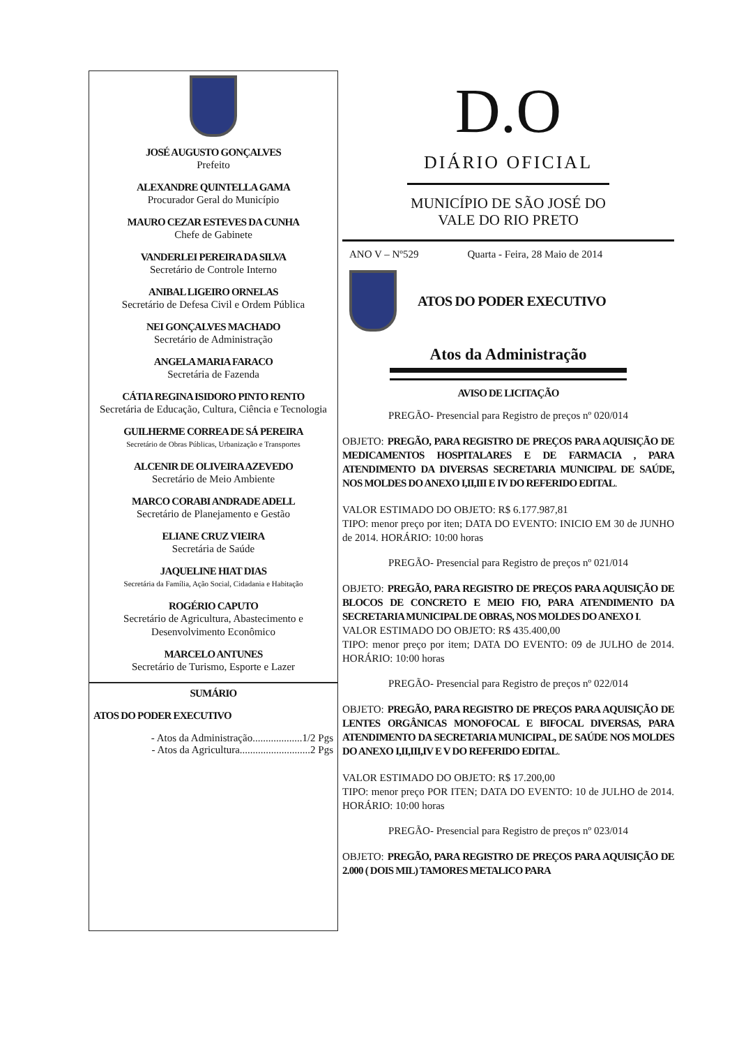JOSÉ AUGUSTO GONÇALVES
Prefeito
ALEXANDRE QUINTELLA GAMA
Procurador Geral do Município
MAURO CEZAR ESTEVES DA CUNHA
Chefe de Gabinete
VANDERLEI PEREIRA DA SILVA
Secretário de Controle Interno
ANIBAL LIGEIRO ORNELAS
Secretário de Defesa Civil e Ordem Pública
NEI GONÇALVES MACHADO
Secretário de Administração
ANGELA MARIA FARACO
Secretária de Fazenda
CÁTIA REGINA ISIDORO PINTO RENTO
Secretária de Educação, Cultura, Ciência e Tecnologia
GUILHERME CORREA DE SÁ PEREIRA
Secretário de Obras Públicas, Urbanização e Transportes
ALCENIR DE OLIVEIRA AZEVEDO
Secretário de Meio Ambiente
MARCO CORABI ANDRADE ADELL
Secretário de Planejamento e Gestão
ELIANE CRUZ VIEIRA
Secretária de Saúde
JAQUELINE HIAT DIAS
Secretária da Família, Ação Social, Cidadania e Habitação
ROGÉRIO CAPUTO
Secretário de Agricultura, Abastecimento e Desenvolvimento Econômico
MARCELO ANTUNES
Secretário de Turismo, Esporte e Lazer
SUMÁRIO
ATOS DO PODER EXECUTIVO
- Atos da Administração...................1/2 Pgs
- Atos da Agricultura...........................2 Pgs
D.O
DIÁRIO OFICIAL
MUNICÍPIO DE SÃO JOSÉ DO
VALE DO RIO PRETO
ANO V – Nº529 Quarta - Feira, 28 Maio de 2014
ATOS DO PODER EXECUTIVO
Atos da Administração
AVISO DE LICITAÇÃO
PREGÃO- Presencial para Registro de preços nº 020/014
OBJETO: PREGÃO, PARA REGISTRO DE PREÇOS PARA AQUISIÇÃO DE MEDICAMENTOS HOSPITALARES E DE FARMACIA , PARA ATENDIMENTO DA DIVERSAS SECRETARIA MUNICIPAL DE SAÚDE, NOS MOLDES DO ANEXO I,II,III E IV DO REFERIDO EDITAL.
VALOR ESTIMADO DO OBJETO: R$ 6.177.987,81
TIPO: menor preço por iten; DATA DO EVENTO: INICIO EM 30 de JUNHO de 2014. HORÁRIO: 10:00 horas
PREGÃO- Presencial para Registro de preços nº 021/014
OBJETO: PREGÃO, PARA REGISTRO DE PREÇOS PARA AQUISIÇÃO DE BLOCOS DE CONCRETO E MEIO FIO, PARA ATENDIMENTO DA SECRETARIA MUNICIPAL DE OBRAS, NOS MOLDES DO ANEXO I.
VALOR ESTIMADO DO OBJETO: R$ 435.400,00
TIPO: menor preço por item; DATA DO EVENTO: 09 de JULHO de 2014. HORÁRIO: 10:00 horas
PREGÃO- Presencial para Registro de preços nº 022/014
OBJETO: PREGÃO, PARA REGISTRO DE PREÇOS PARA AQUISIÇÃO DE LENTES ORGÂNICAS MONOFOCAL E BIFOCAL DIVERSAS, PARA ATENDIMENTO DA SECRETARIA MUNICIPAL, DE SAÚDE NOS MOLDES DO ANEXO I,II,III,IV E V DO REFERIDO EDITAL.
VALOR ESTIMADO DO OBJETO: R$ 17.200,00
TIPO: menor preço POR ITEN; DATA DO EVENTO: 10 de JULHO de 2014. HORÁRIO: 10:00 horas
PREGÃO- Presencial para Registro de preços nº 023/014
OBJETO: PREGÃO, PARA REGISTRO DE PREÇOS PARA AQUISIÇÃO DE 2.000 ( DOIS MIL) TAMORES METALICO PARA